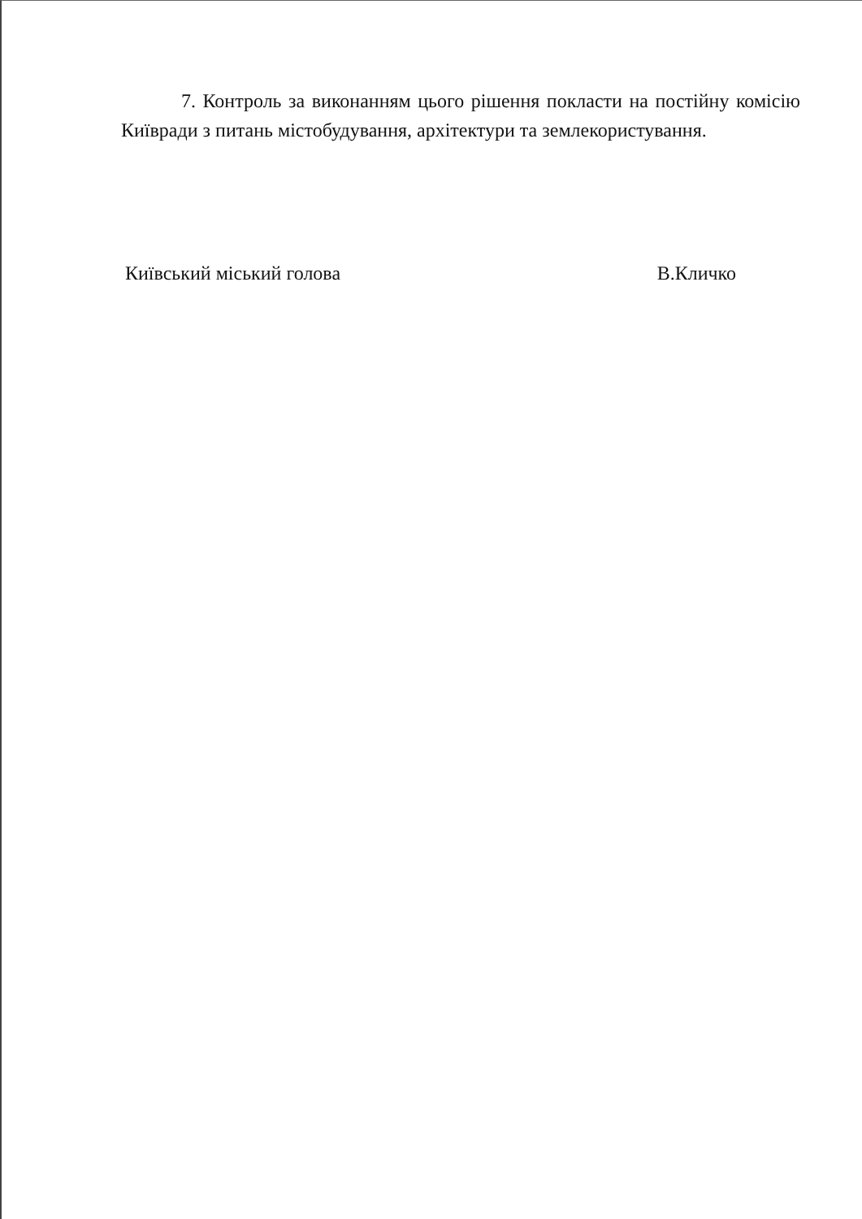7. Контроль за виконанням цього рішення покласти на постійну комісію Київради з питань містобудування, архітектури та землекористування.
Київський міський голова В.Кличко